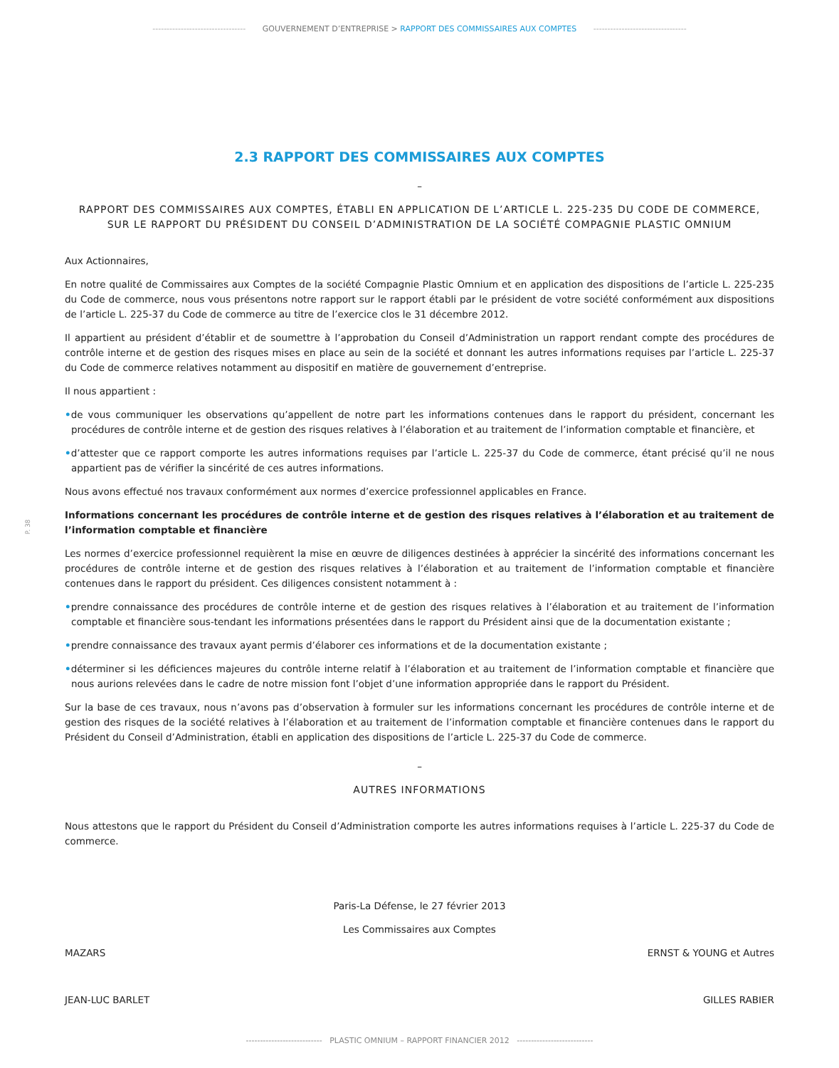--------------------------------- GOUVERNEMENT D’ENTREPRISE > RAPPORT DES COMMISSAIRES AUX COMPTES ---------------------------------
P. 38
2.3 RAPPORT DES COMMISSAIRES AUX COMPTES
–
RAPPORT DES COMMISSAIRES AUX COMPTES, ÉTABLI EN APPLICATION DE L’ARTICLE L. 225-235 DU CODE DE COMMERCE,
SUR LE RAPPORT DU PRÉSIDENT DU CONSEIL D’ADMINISTRATION DE LA SOCIÉTÉ COMPAGNIE PLASTIC OMNIUM
Aux Actionnaires,
En notre qualité de Commissaires aux Comptes de la société Compagnie Plastic Omnium et en application des dispositions de l’article L. 225-235 du Code de commerce, nous vous présentons notre rapport sur le rapport établi par le président de votre société conformément aux dispositions de l’article L. 225-37 du Code de commerce au titre de l’exercice clos le 31 décembre 2012.
Il appartient au président d’établir et de soumettre à l’approbation du Conseil d’Administration un rapport rendant compte des procédures de contrôle interne et de gestion des risques mises en place au sein de la société et donnant les autres informations requises par l’article L. 225-37 du Code de commerce relatives notamment au dispositif en matière de gouvernement d’entreprise.
Il nous appartient :
•de vous communiquer les observations qu’appellent de notre part les informations contenues dans le rapport du président, concernant les procédures de contrôle interne et de gestion des risques relatives à l’élaboration et au traitement de l’information comptable et financière, et
•d’attester que ce rapport comporte les autres informations requises par l’article L. 225-37 du Code de commerce, étant précisé qu’il ne nous appartient pas de vérifier la sincérité de ces autres informations.
Nous avons effectué nos travaux conformément aux normes d’exercice professionnel applicables en France.
Informations concernant les procédures de contrôle interne et de gestion des risques relatives à l’élaboration et au traitement de l’information comptable et financière
Les normes d’exercice professionnel requièrent la mise en œuvre de diligences destinées à apprécier la sincérité des informations concernant les procédures de contrôle interne et de gestion des risques relatives à l’élaboration et au traitement de l’information comptable et financière contenues dans le rapport du président. Ces diligences consistent notamment à :
•prendre connaissance des procédures de contrôle interne et de gestion des risques relatives à l’élaboration et au traitement de l’information comptable et financière sous-tendant les informations présentées dans le rapport du Président ainsi que de la documentation existante ;
•prendre connaissance des travaux ayant permis d’élaborer ces informations et de la documentation existante ;
•déterminer si les déficiences majeures du contrôle interne relatif à l’élaboration et au traitement de l’information comptable et financière que nous aurions relevées dans le cadre de notre mission font l’objet d’une information appropriée dans le rapport du Président.
Sur la base de ces travaux, nous n’avons pas d’observation à formuler sur les informations concernant les procédures de contrôle interne et de gestion des risques de la société relatives à l’élaboration et au traitement de l’information comptable et financière contenues dans le rapport du Président du Conseil d’Administration, établi en application des dispositions de l’article L. 225-37 du Code de commerce.
–
AUTRES INFORMATIONS
Nous attestons que le rapport du Président du Conseil d’Administration comporte les autres informations requises à l’article L. 225-37 du Code de commerce.
Paris-La Défense, le 27 février 2013
Les Commissaires aux Comptes
MAZARS ERNST & YOUNG et Autres
JEAN-LUC BARLET GILLES RABIER
--------------------------- PLASTIC OMNIUM – RAPPORT FINANCIER 2012 ---------------------------